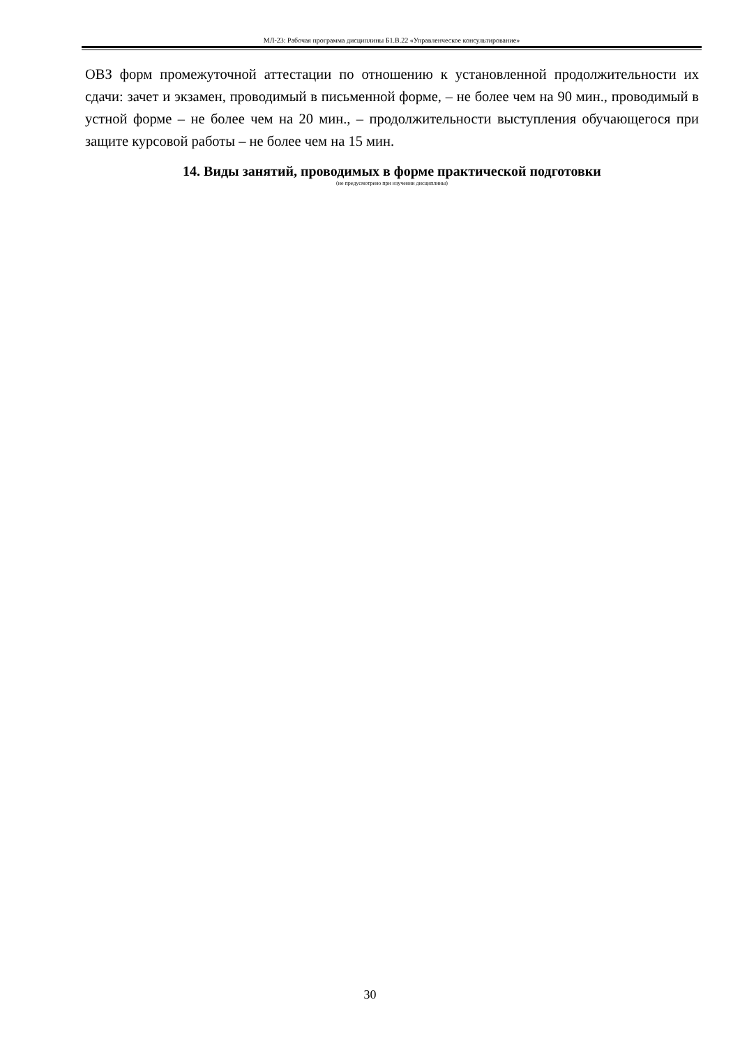МЛ-23: Рабочая программа дисциплины Б1.В.22 «Управленческое консультирование»
ОВЗ форм промежуточной аттестации по отношению к установленной продолжительности их сдачи: зачет и экзамен, проводимый в письменной форме, – не более чем на 90 мин., проводимый в устной форме – не более чем на 20 мин., – продолжительности выступления обучающегося при защите курсовой работы – не более чем на 15 мин.
14. Виды занятий, проводимых в форме практической подготовки
(не предусмотрено при изучении дисциплины)
30